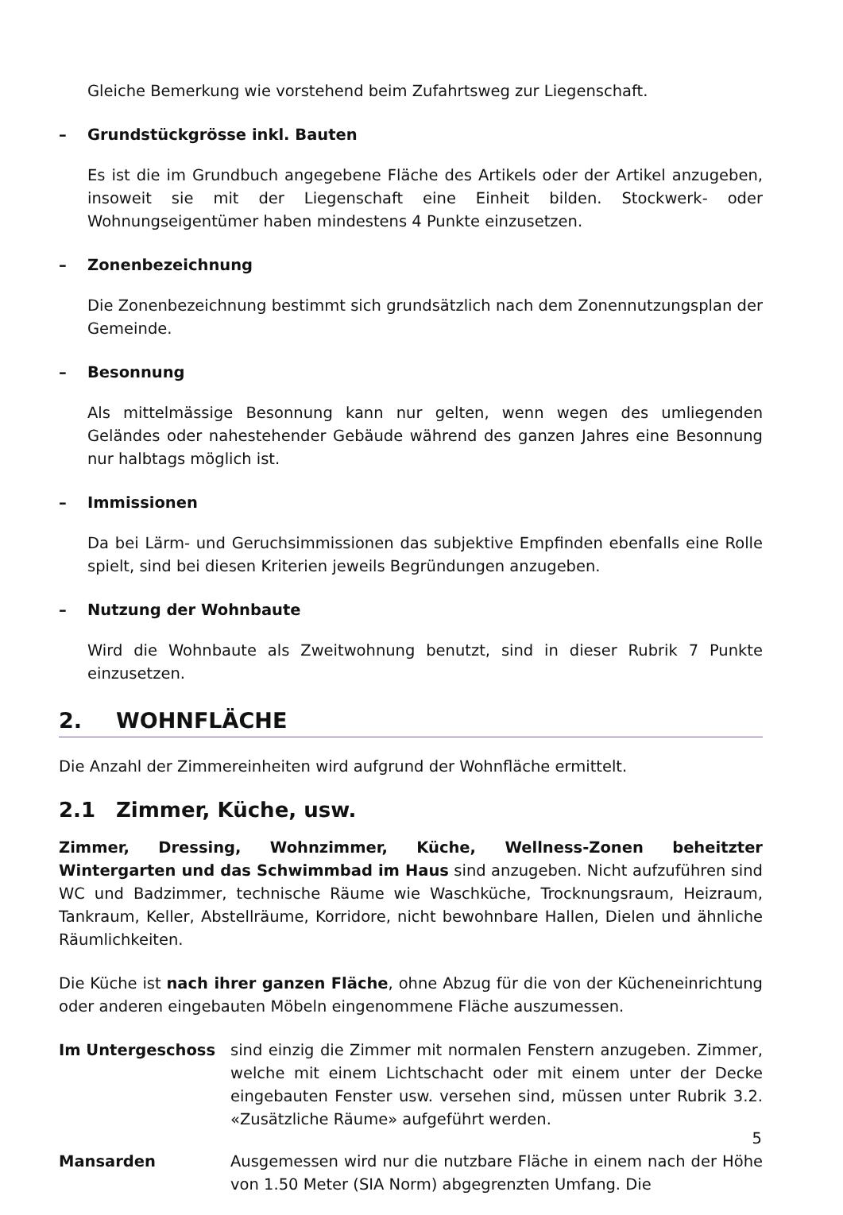Gleiche Bemerkung wie vorstehend beim Zufahrtsweg zur Liegenschaft.
– Grundstückgrösse inkl. Bauten
Es ist die im Grundbuch angegebene Fläche des Artikels oder der Artikel anzugeben, insoweit sie mit der Liegenschaft eine Einheit bilden. Stockwerk- oder Wohnungseigentümer haben mindestens 4 Punkte einzusetzen.
– Zonenbezeichnung
Die Zonenbezeichnung bestimmt sich grundsätzlich nach dem Zonennutzungsplan der Gemeinde.
– Besonnung
Als mittelmässige Besonnung kann nur gelten, wenn wegen des umliegenden Geländes oder nahestehender Gebäude während des ganzen Jahres eine Besonnung nur halbtags möglich ist.
– Immissionen
Da bei Lärm- und Geruchsimmissionen das subjektive Empfinden ebenfalls eine Rolle spielt, sind bei diesen Kriterien jeweils Begründungen anzugeben.
– Nutzung der Wohnbaute
Wird die Wohnbaute als Zweitwohnung benutzt, sind in dieser Rubrik 7 Punkte einzusetzen.
2. WOHNFLÄCHE
Die Anzahl der Zimmereinheiten wird aufgrund der Wohnfläche ermittelt.
2.1 Zimmer, Küche, usw.
Zimmer, Dressing, Wohnzimmer, Küche, Wellness-Zonen beheitzter Wintergarten und das Schwimmbad im Haus sind anzugeben. Nicht aufzuführen sind WC und Badzimmer, technische Räume wie Waschküche, Trocknungsraum, Heizraum, Tankraum, Keller, Abstellräume, Korridore, nicht bewohnbare Hallen, Dielen und ähnliche Räumlichkeiten.
Die Küche ist nach ihrer ganzen Fläche, ohne Abzug für die von der Kücheneinrichtung oder anderen eingebauten Möbeln eingenommene Fläche auszumessen.
Im Untergeschoss sind einzig die Zimmer mit normalen Fenstern anzugeben. Zimmer, welche mit einem Lichtschacht oder mit einem unter der Decke eingebauten Fenster usw. versehen sind, müssen unter Rubrik 3.2. «Zusätzliche Räume» aufgeführt werden.
Mansarden Ausgemessen wird nur die nutzbare Fläche in einem nach der Höhe von 1.50 Meter (SIA Norm) abgegrenzten Umfang. Die
5